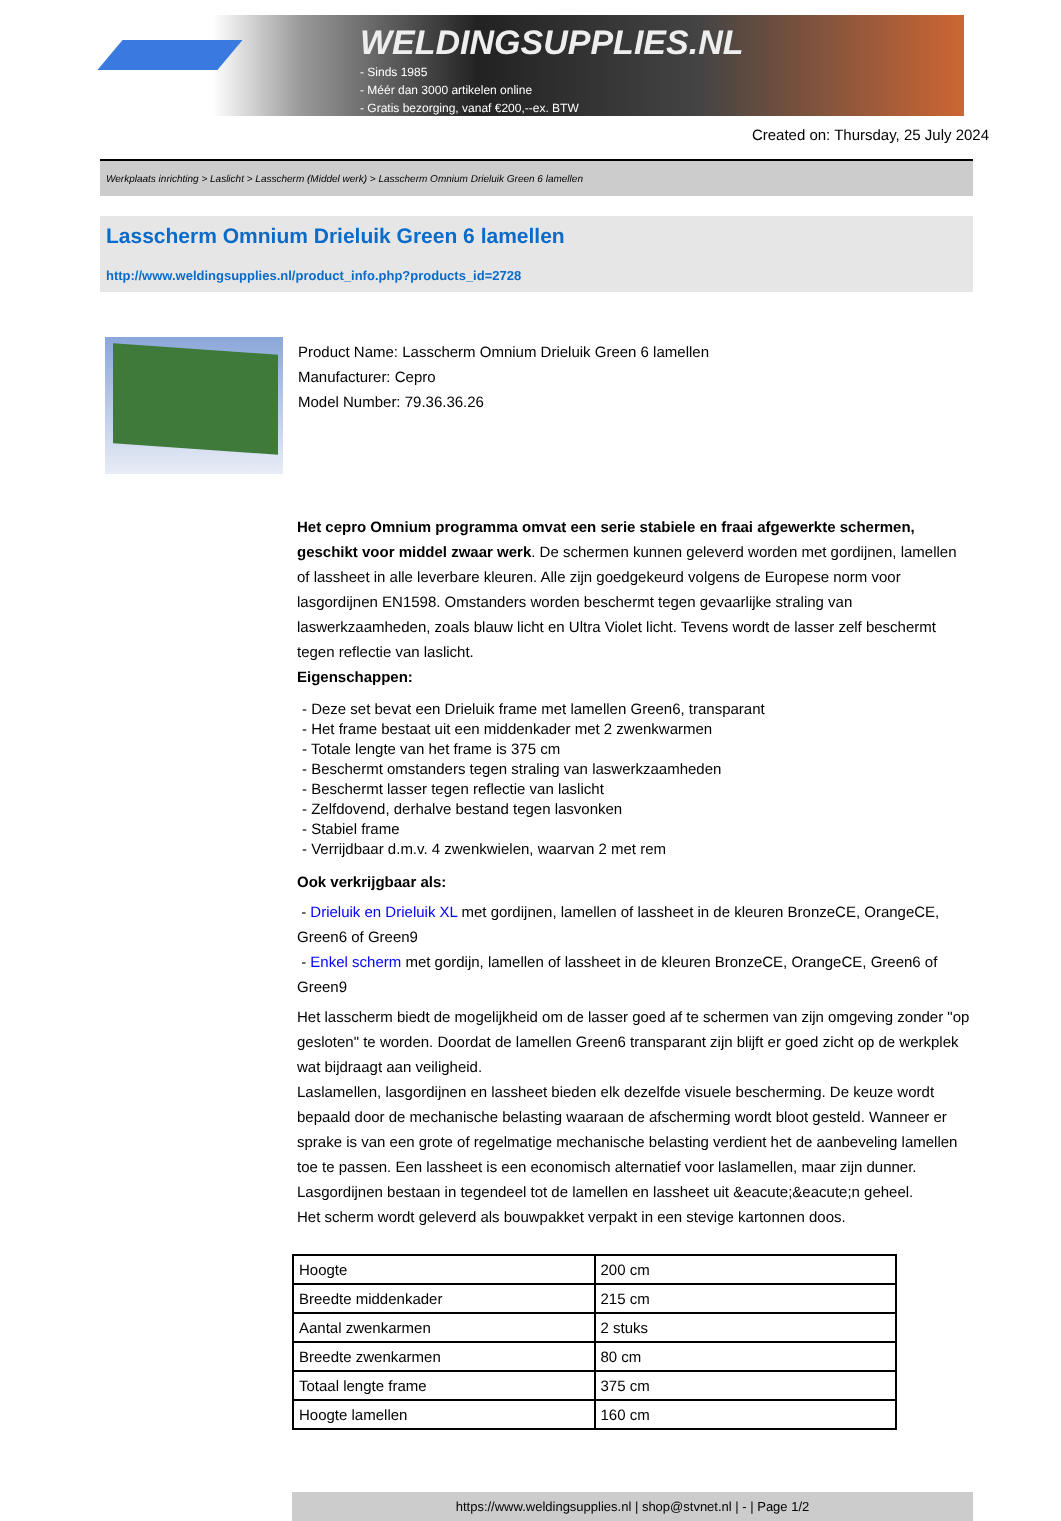WELDINGSUPPLIES.NL
- Sinds 1985
- Méér dan 3000 artikelen online
- Gratis bezorging, vanaf €200,--ex. BTW
Created on: Thursday, 25 July 2024
Werkplaats inrichting > Laslicht > Lasscherm (Middel werk) > Lasscherm Omnium Drieluik Green 6 lamellen
Lasscherm Omnium Drieluik Green 6 lamellen
http://www.weldingsupplies.nl/product_info.php?products_id=2728
Product Name: Lasscherm Omnium Drieluik Green 6 lamellen
Manufacturer: Cepro
Model Number: 79.36.36.26
Het cepro Omnium programma omvat een serie stabiele en fraai afgewerkte schermen, geschikt voor middel zwaar werk. De schermen kunnen geleverd worden met gordijnen, lamellen of lassheet in alle leverbare kleuren. Alle zijn goedgekeurd volgens de Europese norm voor lasgordijnen EN1598. Omstanders worden beschermt tegen gevaarlijke straling van laswerkzaamheden, zoals blauw licht en Ultra Violet licht. Tevens wordt de lasser zelf beschermt tegen reflectie van laslicht.
Eigenschappen:
- Deze set bevat een Drieluik frame met lamellen Green6, transparant
- Het frame bestaat uit een middenkader met 2 zwenkwarmen
- Totale lengte van het frame is 375 cm
- Beschermt omstanders tegen straling van laswerkzaamheden
- Beschermt lasser tegen reflectie van laslicht
- Zelfdovend, derhalve bestand tegen lasvonken
- Stabiel frame
- Verrijdbaar d.m.v. 4 zwenkwielen, waarvan 2 met rem
Ook verkrijgbaar als:
- Drieluik en Drieluik XL met gordijnen, lamellen of lassheet in de kleuren BronzeCE, OrangeCE, Green6 of Green9
- Enkel scherm met gordijn, lamellen of lassheet in de kleuren BronzeCE, OrangeCE, Green6 of Green9
Het lasscherm biedt de mogelijkheid om de lasser goed af te schermen van zijn omgeving zonder "op gesloten" te worden. Doordat de lamellen Green6 transparant zijn blijft er goed zicht op de werkplek wat bijdraagt aan veiligheid.
Laslamellen, lasgordijnen en lassheet bieden elk dezelfde visuele bescherming. De keuze wordt bepaald door de mechanische belasting waaraan de afscherming wordt bloot gesteld. Wanneer er sprake is van een grote of regelmatige mechanische belasting verdient het de aanbeveling lamellen toe te passen. Een lassheet is een economisch alternatief voor laslamellen, maar zijn dunner. Lasgordijnen bestaan in tegendeel tot de lamellen en lassheet uit &eacute;&eacute;n geheel.
Het scherm wordt geleverd als bouwpakket verpakt in een stevige kartonnen doos.
| Hoogte | 200 cm |
| Breedte middenkader | 215 cm |
| Aantal zwenkarmen | 2 stuks |
| Breedte zwenkarmen | 80 cm |
| Totaal lengte frame | 375 cm |
| Hoogte lamellen | 160 cm |
https://www.weldingsupplies.nl | shop@stvnet.nl | - | Page 1/2